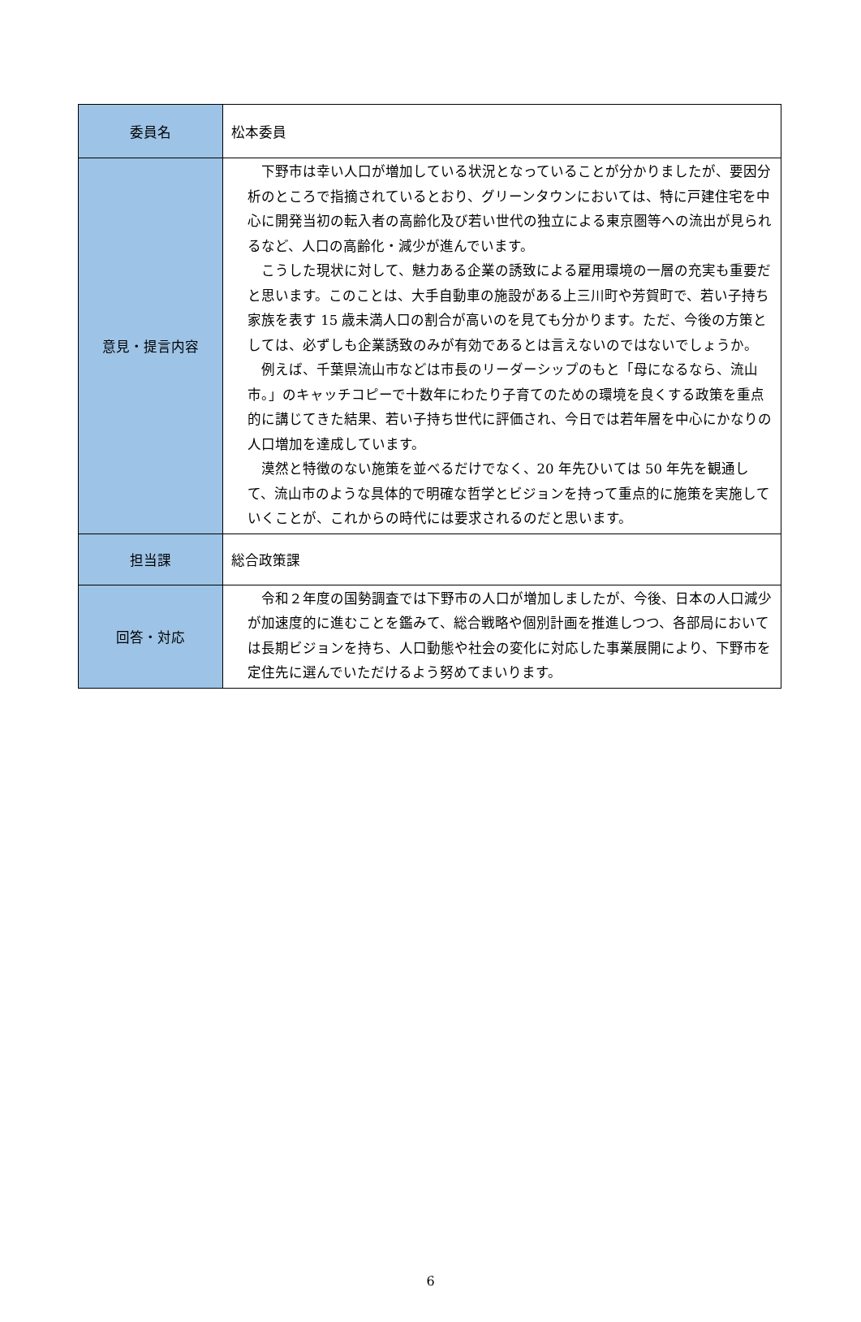| 委員名 | 松本委員 |
| 意見・提言内容 | 下野市は幸い人口が増加している状況となっていることが分かりましたが、要因分析のところで指摘されているとおり、グリーンタウンにおいては、特に戸建住宅を中心に開発当初の転入者の高齢化及び若い世代の独立による東京圏等への流出が見られるなど、人口の高齢化・減少が進んでいます。 こうした現状に対して、魅力ある企業の誘致による雇用環境の一層の充実も重要だと思います。このことは、大手自動車の施設がある上三川町や芳賀町で、若い子持ち家族を表す 15 歳未満人口の割合が高いのを見ても分かります。ただ、今後の方策としては、必ずしも企業誘致のみが有効であるとは言えないのではないでしょうか。 例えば、千葉県流山市などは市長のリーダーシップのもと「母になるなら、流山市。」のキャッチコピーで十数年にわたり子育てのための環境を良くする政策を重点的に講じてきた結果、若い子持ち世代に評価され、今日では若年層を中心にかなりの人口増加を達成しています。 漠然と特徴のない施策を並べるだけでなく、20 年先ひいては 50 年先を観通して、流山市のような具体的で明確な哲学とビジョンを持って重点的に施策を実施していくことが、これからの時代には要求されるのだと思います。 |
| 担当課 | 総合政策課 |
| 回答・対応 | 令和２年度の国勢調査では下野市の人口が増加しましたが、今後、日本の人口減少が加速度的に進むことを鑑みて、総合戦略や個別計画を推進しつつ、各部局においては長期ビジョンを持ち、人口動態や社会の変化に対応した事業展開により、下野市を定住先に選んでいただけるよう努めてまいります。 |
6